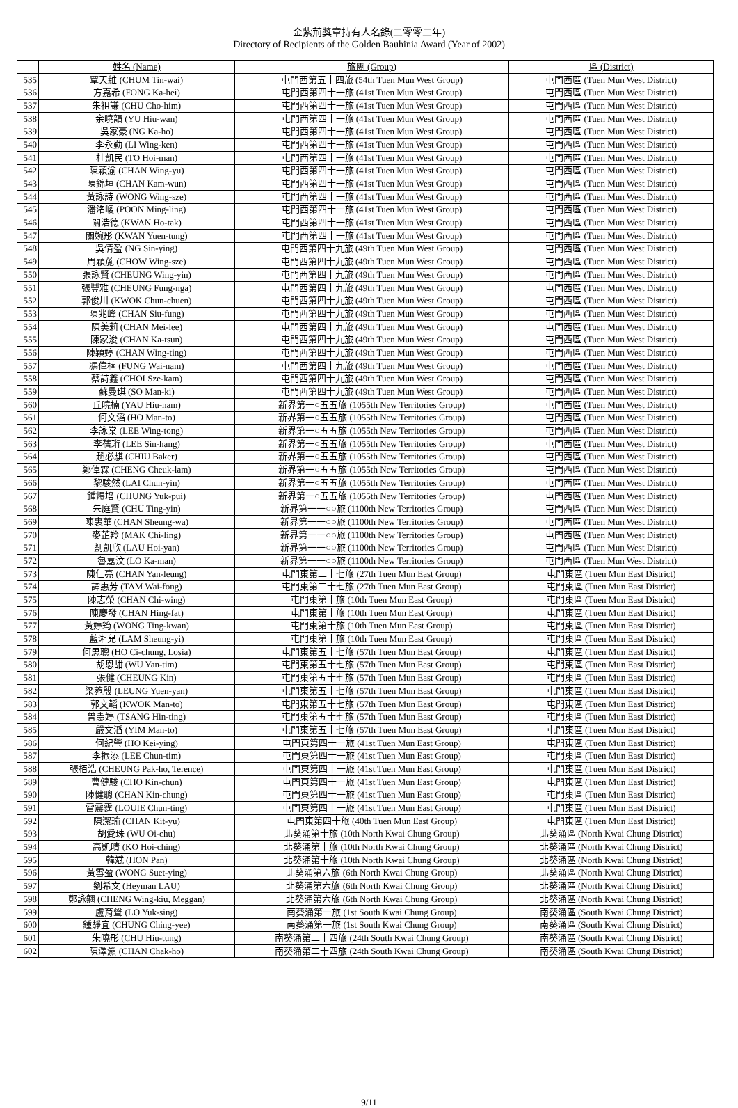金紫荊獎章持有人名錄(二零零二年)
Directory of Recipients of the Golden Bauhinia Award (Year of 2002)
| | 姓名 (Name) | 旅團 (Group) | 區 (District) |
| --- | --- | --- | --- |
| 535 | 覃天維 (CHUM Tin-wai) | 屯門西第五十四旅 (54th Tuen Mun West Group) | 屯門西區 (Tuen Mun West District) |
| 536 | 方嘉希 (FONG Ka-hei) | 屯門西第四十一旅 (41st Tuen Mun West Group) | 屯門西區 (Tuen Mun West District) |
| 537 | 朱祖謙 (CHU Cho-him) | 屯門西第四十一旅 (41st Tuen Mun West Group) | 屯門西區 (Tuen Mun West District) |
| 538 | 余曉韻 (YU Hiu-wan) | 屯門西第四十一旅 (41st Tuen Mun West Group) | 屯門西區 (Tuen Mun West District) |
| 539 | 吳家豪 (NG Ka-ho) | 屯門西第四十一旅 (41st Tuen Mun West Group) | 屯門西區 (Tuen Mun West District) |
| 540 | 李永勤 (LI Wing-ken) | 屯門西第四十一旅 (41st Tuen Mun West Group) | 屯門西區 (Tuen Mun West District) |
| 541 | 杜凱民 (TO Hoi-man) | 屯門西第四十一旅 (41st Tuen Mun West Group) | 屯門西區 (Tuen Mun West District) |
| 542 | 陳穎渝 (CHAN Wing-yu) | 屯門西第四十一旅 (41st Tuen Mun West Group) | 屯門西區 (Tuen Mun West District) |
| 543 | 陳錦垣 (CHAN Kam-wun) | 屯門西第四十一旅 (41st Tuen Mun West Group) | 屯門西區 (Tuen Mun West District) |
| 544 | 黃詠詩 (WONG Wing-sze) | 屯門西第四十一旅 (41st Tuen Mun West Group) | 屯門西區 (Tuen Mun West District) |
| 545 | 潘洺崚 (POON Ming-ling) | 屯門西第四十一旅 (41st Tuen Mun West Group) | 屯門西區 (Tuen Mun West District) |
| 546 | 關浩德 (KWAN Ho-tak) | 屯門西第四十一旅 (41st Tuen Mun West Group) | 屯門西區 (Tuen Mun West District) |
| 547 | 關婉彤 (KWAN Yuen-tung) | 屯門西第四十一旅 (41st Tuen Mun West Group) | 屯門西區 (Tuen Mun West District) |
| 548 | 吳倩盈 (NG Sin-ying) | 屯門西第四十九旅 (49th Tuen Mun West Group) | 屯門西區 (Tuen Mun West District) |
| 549 | 周穎葹 (CHOW Wing-sze) | 屯門西第四十九旅 (49th Tuen Mun West Group) | 屯門西區 (Tuen Mun West District) |
| 550 | 張詠賢 (CHEUNG Wing-yin) | 屯門西第四十九旅 (49th Tuen Mun West Group) | 屯門西區 (Tuen Mun West District) |
| 551 | 張豐雅 (CHEUNG Fung-nga) | 屯門西第四十九旅 (49th Tuen Mun West Group) | 屯門西區 (Tuen Mun West District) |
| 552 | 郭俊川 (KWOK Chun-chuen) | 屯門西第四十九旅 (49th Tuen Mun West Group) | 屯門西區 (Tuen Mun West District) |
| 553 | 陳兆峰 (CHAN Siu-fung) | 屯門西第四十九旅 (49th Tuen Mun West Group) | 屯門西區 (Tuen Mun West District) |
| 554 | 陳美莉 (CHAN Mei-lee) | 屯門西第四十九旅 (49th Tuen Mun West Group) | 屯門西區 (Tuen Mun West District) |
| 555 | 陳家浚 (CHAN Ka-tsun) | 屯門西第四十九旅 (49th Tuen Mun West Group) | 屯門西區 (Tuen Mun West District) |
| 556 | 陳穎婷 (CHAN Wing-ting) | 屯門西第四十九旅 (49th Tuen Mun West Group) | 屯門西區 (Tuen Mun West District) |
| 557 | 馮偉楠 (FUNG Wai-nam) | 屯門西第四十九旅 (49th Tuen Mun West Group) | 屯門西區 (Tuen Mun West District) |
| 558 | 蔡詩鑫 (CHOI Sze-kam) | 屯門西第四十九旅 (49th Tuen Mun West Group) | 屯門西區 (Tuen Mun West District) |
| 559 | 蘇曼琪 (SO Man-ki) | 屯門西第四十九旅 (49th Tuen Mun West Group) | 屯門西區 (Tuen Mun West District) |
| 560 | 丘曉楠 (YAU Hiu-nam) | 新界第一○五五旅 (1055th New Territories Group) | 屯門西區 (Tuen Mun West District) |
| 561 | 何文滔 (HO Man-to) | 新界第一○五五旅 (1055th New Territories Group) | 屯門西區 (Tuen Mun West District) |
| 562 | 李詠棠 (LEE Wing-tong) | 新界第一○五五旅 (1055th New Territories Group) | 屯門西區 (Tuen Mun West District) |
| 563 | 李蒨珩 (LEE Sin-hang) | 新界第一○五五旅 (1055th New Territories Group) | 屯門西區 (Tuen Mun West District) |
| 564 | 趙必騏 (CHIU Baker) | 新界第一○五五旅 (1055th New Territories Group) | 屯門西區 (Tuen Mun West District) |
| 565 | 鄭倬霖 (CHENG Cheuk-lam) | 新界第一○五五旅 (1055th New Territories Group) | 屯門西區 (Tuen Mun West District) |
| 566 | 黎駿然 (LAI Chun-yin) | 新界第一○五五旅 (1055th New Territories Group) | 屯門西區 (Tuen Mun West District) |
| 567 | 鍾煜培 (CHUNG Yuk-pui) | 新界第一○五五旅 (1055th New Territories Group) | 屯門西區 (Tuen Mun West District) |
| 568 | 朱庭賢 (CHU Ting-yin) | 新界第一一○○旅 (1100th New Territories Group) | 屯門西區 (Tuen Mun West District) |
| 569 | 陳裏華 (CHAN Sheung-wa) | 新界第一一○○旅 (1100th New Territories Group) | 屯門西區 (Tuen Mun West District) |
| 570 | 麥芷羚 (MAK Chi-ling) | 新界第一一○○旅 (1100th New Territories Group) | 屯門西區 (Tuen Mun West District) |
| 571 | 劉凱欣 (LAU Hoi-yan) | 新界第一一○○旅 (1100th New Territories Group) | 屯門西區 (Tuen Mun West District) |
| 572 | 魯嘉汶 (LO Ka-man) | 新界第一一○○旅 (1100th New Territories Group) | 屯門西區 (Tuen Mun West District) |
| 573 | 陳仁亮 (CHAN Yan-leung) | 屯門東第二十七旅 (27th Tuen Mun East Group) | 屯門東區 (Tuen Mun East District) |
| 574 | 譚惠芳 (TAM Wai-fong) | 屯門東第二十七旅 (27th Tuen Mun East Group) | 屯門東區 (Tuen Mun East District) |
| 575 | 陳志榮 (CHAN Chi-wing) | 屯門東第十旅 (10th Tuen Mun East Group) | 屯門東區 (Tuen Mun East District) |
| 576 | 陳慶發 (CHAN Hing-fat) | 屯門東第十旅 (10th Tuen Mun East Group) | 屯門東區 (Tuen Mun East District) |
| 577 | 黃婷筠 (WONG Ting-kwan) | 屯門東第十旅 (10th Tuen Mun East Group) | 屯門東區 (Tuen Mun East District) |
| 578 | 藍湘兒 (LAM Sheung-yi) | 屯門東第十旅 (10th Tuen Mun East Group) | 屯門東區 (Tuen Mun East District) |
| 579 | 何思聰 (HO Ci-chung, Losia) | 屯門東第五十七旅 (57th Tuen Mun East Group) | 屯門東區 (Tuen Mun East District) |
| 580 | 胡恩甜 (WU Yan-tim) | 屯門東第五十七旅 (57th Tuen Mun East Group) | 屯門東區 (Tuen Mun East District) |
| 581 | 張健 (CHEUNG Kin) | 屯門東第五十七旅 (57th Tuen Mun East Group) | 屯門東區 (Tuen Mun East District) |
| 582 | 梁菀殷 (LEUNG Yuen-yan) | 屯門東第五十七旅 (57th Tuen Mun East Group) | 屯門東區 (Tuen Mun East District) |
| 583 | 郭文韜 (KWOK Man-to) | 屯門東第五十七旅 (57th Tuen Mun East Group) | 屯門東區 (Tuen Mun East District) |
| 584 | 曾憲婷 (TSANG Hin-ting) | 屯門東第五十七旅 (57th Tuen Mun East Group) | 屯門東區 (Tuen Mun East District) |
| 585 | 嚴文滔 (YIM Man-to) | 屯門東第五十七旅 (57th Tuen Mun East Group) | 屯門東區 (Tuen Mun East District) |
| 586 | 何紀瑩 (HO Kei-ying) | 屯門東第四十一旅 (41st Tuen Mun East Group) | 屯門東區 (Tuen Mun East District) |
| 587 | 李振添 (LEE Chun-tim) | 屯門東第四十一旅 (41st Tuen Mun East Group) | 屯門東區 (Tuen Mun East District) |
| 588 | 張栢浩 (CHEUNG Pak-ho, Terence) | 屯門東第四十一旅 (41st Tuen Mun East Group) | 屯門東區 (Tuen Mun East District) |
| 589 | 曹健駿 (CHO Kin-chun) | 屯門東第四十一旅 (41st Tuen Mun East Group) | 屯門東區 (Tuen Mun East District) |
| 590 | 陳健聰 (CHAN Kin-chung) | 屯門東第四十一旅 (41st Tuen Mun East Group) | 屯門東區 (Tuen Mun East District) |
| 591 | 雷震霆 (LOUIE Chun-ting) | 屯門東第四十一旅 (41st Tuen Mun East Group) | 屯門東區 (Tuen Mun East District) |
| 592 | 陳潔瑜 (CHAN Kit-yu) | 屯門東第四十旅 (40th Tuen Mun East Group) | 屯門東區 (Tuen Mun East District) |
| 593 | 胡愛珠 (WU Oi-chu) | 北葵涌第十旅 (10th North Kwai Chung Group) | 北葵涌區 (North Kwai Chung District) |
| 594 | 高凱晴 (KO Hoi-ching) | 北葵涌第十旅 (10th North Kwai Chung Group) | 北葵涌區 (North Kwai Chung District) |
| 595 | 韓斌 (HON Pan) | 北葵涌第十旅 (10th North Kwai Chung Group) | 北葵涌區 (North Kwai Chung District) |
| 596 | 黃雪盈 (WONG Suet-ying) | 北葵涌第六旅 (6th North Kwai Chung Group) | 北葵涌區 (North Kwai Chung District) |
| 597 | 劉希文 (Heyman LAU) | 北葵涌第六旅 (6th North Kwai Chung Group) | 北葵涌區 (North Kwai Chung District) |
| 598 | 鄭詠翹 (CHENG Wing-kiu, Meggan) | 北葵涌第六旅 (6th North Kwai Chung Group) | 北葵涌區 (North Kwai Chung District) |
| 599 | 盧育聲 (LO Yuk-sing) | 南葵涌第一旅 (1st South Kwai Chung Group) | 南葵涌區 (South Kwai Chung District) |
| 600 | 鍾靜宜 (CHUNG Ching-yee) | 南葵涌第一旅 (1st South Kwai Chung Group) | 南葵涌區 (South Kwai Chung District) |
| 601 | 朱曉彤 (CHU Hiu-tung) | 南葵涌第二十四旅 (24th South Kwai Chung Group) | 南葵涌區 (South Kwai Chung District) |
| 602 | 陳澤灝 (CHAN Chak-ho) | 南葵涌第二十四旅 (24th South Kwai Chung Group) | 南葵涌區 (South Kwai Chung District) |
9/11